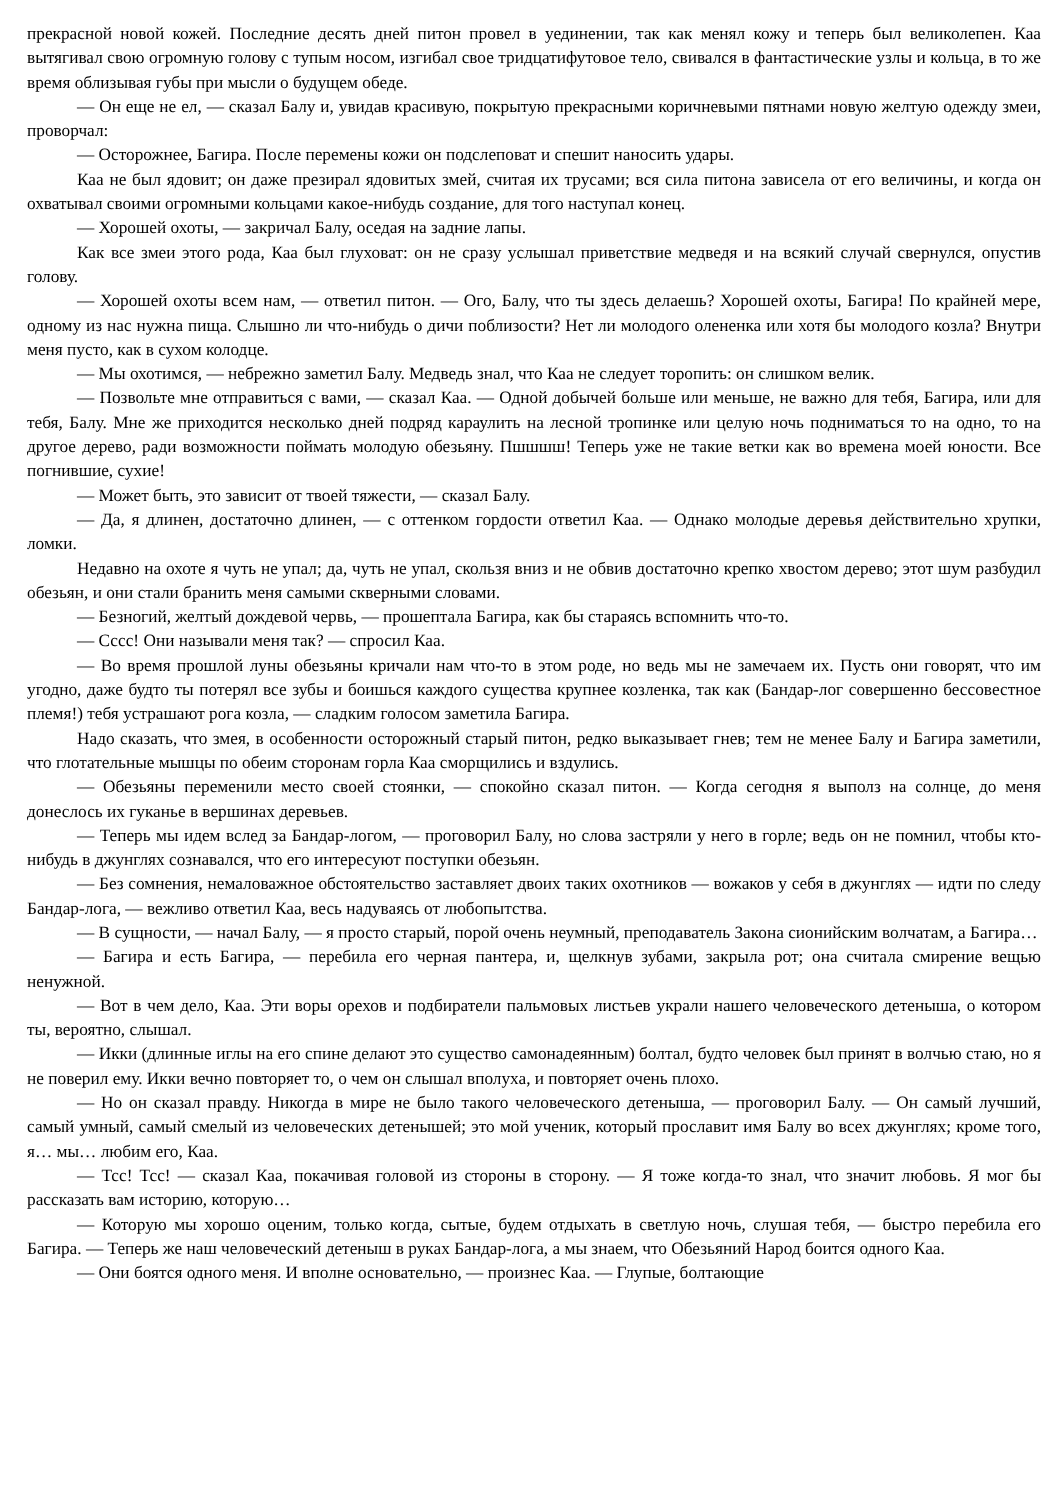прекрасной новой кожей. Последние десять дней питон провел в уединении, так как менял кожу и теперь был великолепен. Каа вытягивал свою огромную голову с тупым носом, изгибал свое тридцатифутовое тело, свивался в фантастические узлы и кольца, в то же время облизывая губы при мысли о будущем обеде.
— Он еще не ел, — сказал Балу и, увидав красивую, покрытую прекрасными коричневыми пятнами новую желтую одежду змеи, проворчал:
— Осторожнее, Багира. После перемены кожи он подслеповат и спешит наносить удары.
Каа не был ядовит; он даже презирал ядовитых змей, считая их трусами; вся сила питона зависела от его величины, и когда он охватывал своими огромными кольцами какое-нибудь создание, для того наступал конец.
— Хорошей охоты, — закричал Балу, оседая на задние лапы.
Как все змеи этого рода, Каа был глуховат: он не сразу услышал приветствие медведя и на всякий случай свернулся, опустив голову.
— Хорошей охоты всем нам, — ответил питон. — Ого, Балу, что ты здесь делаешь? Хорошей охоты, Багира! По крайней мере, одному из нас нужна пища. Слышно ли что-нибудь о дичи поблизости? Нет ли молодого олененка или хотя бы молодого козла? Внутри меня пусто, как в сухом колодце.
— Мы охотимся, — небрежно заметил Балу. Медведь знал, что Каа не следует торопить: он слишком велик.
— Позвольте мне отправиться с вами, — сказал Каа. — Одной добычей больше или меньше, не важно для тебя, Багира, или для тебя, Балу. Мне же приходится несколько дней подряд караулить на лесной тропинке или целую ночь подниматься то на одно, то на другое дерево, ради возможности поймать молодую обезьяну. Пшшшш! Теперь уже не такие ветки как во времена моей юности. Все погнившие, сухие!
— Может быть, это зависит от твоей тяжести, — сказал Балу.
— Да, я длинен, достаточно длинен, — с оттенком гордости ответил Каа. — Однако молодые деревья действительно хрупки, ломки.
Недавно на охоте я чуть не упал; да, чуть не упал, скользя вниз и не обвив достаточно крепко хвостом дерево; этот шум разбудил обезьян, и они стали бранить меня самыми скверными словами.
— Безногий, желтый дождевой червь, — прошептала Багира, как бы стараясь вспомнить что-то.
— Сссс! Они называли меня так? — спросил Каа.
— Во время прошлой луны обезьяны кричали нам что-то в этом роде, но ведь мы не замечаем их. Пусть они говорят, что им угодно, даже будто ты потерял все зубы и боишься каждого существа крупнее козленка, так как (Бандар-лог совершенно бессовестное племя!) тебя устрашают рога козла, — сладким голосом заметила Багира.
Надо сказать, что змея, в особенности осторожный старый питон, редко выказывает гнев; тем не менее Балу и Багира заметили, что глотательные мышцы по обеим сторонам горла Каа сморщились и вздулись.
— Обезьяны переменили место своей стоянки, — спокойно сказал питон. — Когда сегодня я выполз на солнце, до меня донеслось их гуканье в вершинах деревьев.
— Теперь мы идем вслед за Бандар-логом, — проговорил Балу, но слова застряли у него в горле; ведь он не помнил, чтобы кто-нибудь в джунглях сознавался, что его интересуют поступки обезьян.
— Без сомнения, немаловажное обстоятельство заставляет двоих таких охотников — вожаков у себя в джунглях — идти по следу Бандар-лога, — вежливо ответил Каа, весь надуваясь от любопытства.
— В сущности, — начал Балу, — я просто старый, порой очень неумный, преподаватель Закона сионийским волчатам, а Багира…
— Багира и есть Багира, — перебила его черная пантера, и, щелкнув зубами, закрыла рот; она считала смирение вещью ненужной.
— Вот в чем дело, Каа. Эти воры орехов и подбиратели пальмовых листьев украли нашего человеческого детеныша, о котором ты, вероятно, слышал.
— Икки (длинные иглы на его спине делают это существо самонадеянным) болтал, будто человек был принят в волчью стаю, но я не поверил ему. Икки вечно повторяет то, о чем он слышал вполуха, и повторяет очень плохо.
— Но он сказал правду. Никогда в мире не было такого человеческого детеныша, — проговорил Балу. — Он самый лучший, самый умный, самый смелый из человеческих детенышей; это мой ученик, который прославит имя Балу во всех джунглях; кроме того, я… мы… любим его, Каа.
— Тсс! Тсс! — сказал Каа, покачивая головой из стороны в сторону. — Я тоже когда-то знал, что значит любовь. Я мог бы рассказать вам историю, которую…
— Которую мы хорошо оценим, только когда, сытые, будем отдыхать в светлую ночь, слушая тебя, — быстро перебила его Багира. — Теперь же наш человеческий детеныш в руках Бандар-лога, а мы знаем, что Обезьяний Народ боится одного Каа.
— Они боятся одного меня. И вполне основательно, — произнес Каа. — Глупые, болтающие